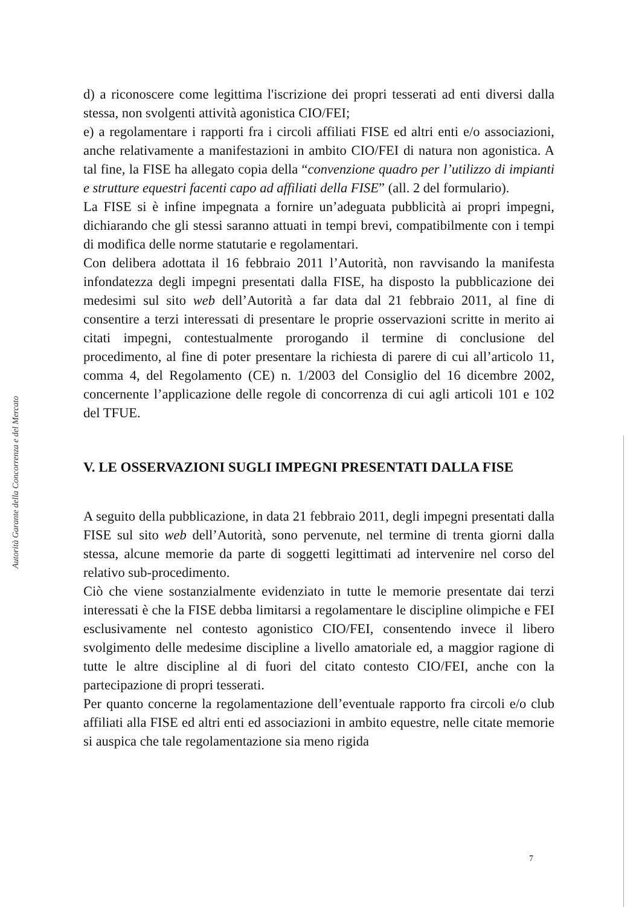Autorità Garante della Concorrenza e del Mercato
d) a riconoscere come legittima l'iscrizione dei propri tesserati ad enti diversi dalla stessa, non svolgenti attività agonistica CIO/FEI;
e) a regolamentare i rapporti fra i circoli affiliati FISE ed altri enti e/o associazioni, anche relativamente a manifestazioni in ambito CIO/FEI di natura non agonistica. A tal fine, la FISE ha allegato copia della “convenzione quadro per l’utilizzo di impianti e strutture equestri facenti capo ad affiliati della FISE” (all. 2 del formulario).
La FISE si è infine impegnata a fornire un’adeguata pubblicità ai propri impegni, dichiarando che gli stessi saranno attuati in tempi brevi, compatibilmente con i tempi di modifica delle norme statutarie e regolamentari.
Con delibera adottata il 16 febbraio 2011 l’Autorità, non ravvisando la manifesta infondatezza degli impegni presentati dalla FISE, ha disposto la pubblicazione dei medesimi sul sito web dell’Autorità a far data dal 21 febbraio 2011, al fine di consentire a terzi interessati di presentare le proprie osservazioni scritte in merito ai citati impegni, contestualmente prorogando il termine di conclusione del procedimento, al fine di poter presentare la richiesta di parere di cui all’articolo 11, comma 4, del Regolamento (CE) n. 1/2003 del Consiglio del 16 dicembre 2002, concernente l’applicazione delle regole di concorrenza di cui agli articoli 101 e 102 del TFUE.
V. LE OSSERVAZIONI SUGLI IMPEGNI PRESENTATI DALLA FISE
A seguito della pubblicazione, in data 21 febbraio 2011, degli impegni presentati dalla FISE sul sito web dell’Autorità, sono pervenute, nel termine di trenta giorni dalla stessa, alcune memorie da parte di soggetti legittimati ad intervenire nel corso del relativo sub-procedimento.
Ciò che viene sostanzialmente evidenziato in tutte le memorie presentate dai terzi interessati è che la FISE debba limitarsi a regolamentare le discipline olimpiche e FEI esclusivamente nel contesto agonistico CIO/FEI, consentendo invece il libero svolgimento delle medesime discipline a livello amatoriale ed, a maggior ragione di tutte le altre discipline al di fuori del citato contesto CIO/FEI, anche con la partecipazione di propri tesserati.
Per quanto concerne la regolamentazione dell’eventuale rapporto fra circoli e/o club affiliati alla FISE ed altri enti ed associazioni in ambito equestre, nelle citate memorie si auspica che tale regolamentazione sia meno rigida
7